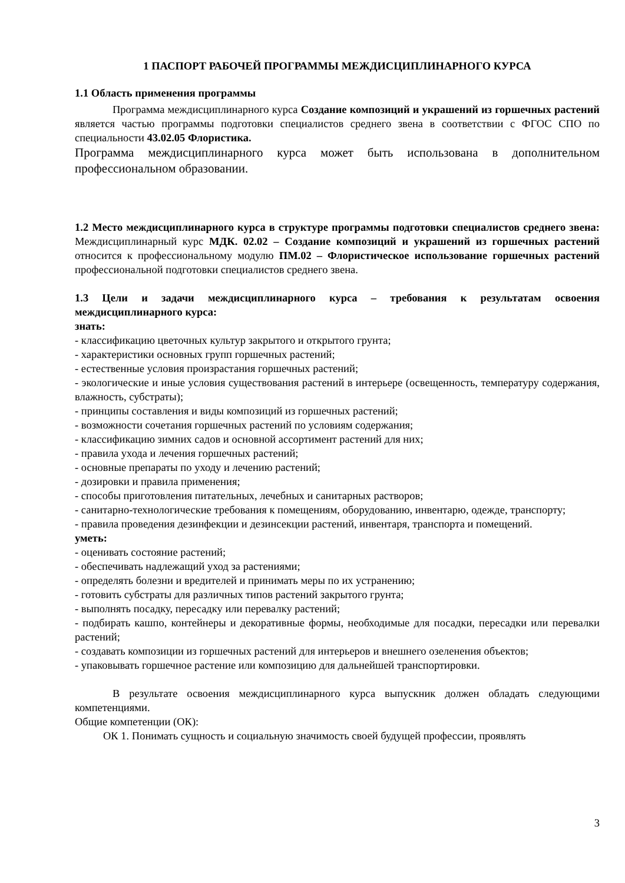1 ПАСПОРТ РАБОЧЕЙ ПРОГРАММЫ МЕЖДИСЦИПЛИНАРНОГО КУРСА
1.1 Область применения программы
Программа междисциплинарного курса Создание композиций и украшений из горшечных растений является частью программы подготовки специалистов среднего звена в соответствии с ФГОС СПО по специальности 43.02.05 Флористика.
Программа междисциплинарного курса может быть использована в дополнительном профессиональном образовании.
1.2 Место междисциплинарного курса в структуре программы подготовки специалистов среднего звена: Междисциплинарный курс МДК. 02.02 – Создание композиций и украшений из горшечных растений относится к профессиональному модулю ПМ.02 – Флористическое использование горшечных растений профессиональной подготовки специалистов среднего звена.
1.3 Цели и задачи междисциплинарного курса – требования к результатам освоения междисциплинарного курса:
знать:
- классификацию цветочных культур закрытого и открытого грунта;
- характеристики основных групп горшечных растений;
- естественные условия произрастания горшечных растений;
- экологические и иные условия существования растений в интерьере (освещенность, температуру содержания, влажность, субстраты);
- принципы составления и виды композиций из горшечных растений;
- возможности сочетания горшечных растений по условиям содержания;
- классификацию зимних садов и основной ассортимент растений для них;
- правила ухода и лечения горшечных растений;
- основные препараты по уходу и лечению растений;
- дозировки и правила применения;
- способы приготовления питательных, лечебных и санитарных растворов;
- санитарно-технологические требования к помещениям, оборудованию, инвентарю, одежде, транспорту;
- правила проведения дезинфекции и дезинсекции растений, инвентаря, транспорта и помещений.
уметь:
- оценивать состояние растений;
- обеспечивать надлежащий уход за растениями;
- определять болезни и вредителей и принимать меры по их устранению;
- готовить субстраты для различных типов растений закрытого грунта;
- выполнять посадку, пересадку или перевалку растений;
- подбирать кашпо, контейнеры и декоративные формы, необходимые для посадки, пересадки или перевалки растений;
- создавать композиции из горшечных растений для интерьеров и внешнего озеленения объектов;
- упаковывать горшечное растение или композицию для дальнейшей транспортировки.
В результате освоения междисциплинарного курса выпускник должен обладать следующими компетенциями.
Общие компетенции (ОК):
ОК 1. Понимать сущность и социальную значимость своей будущей профессии, проявлять
3